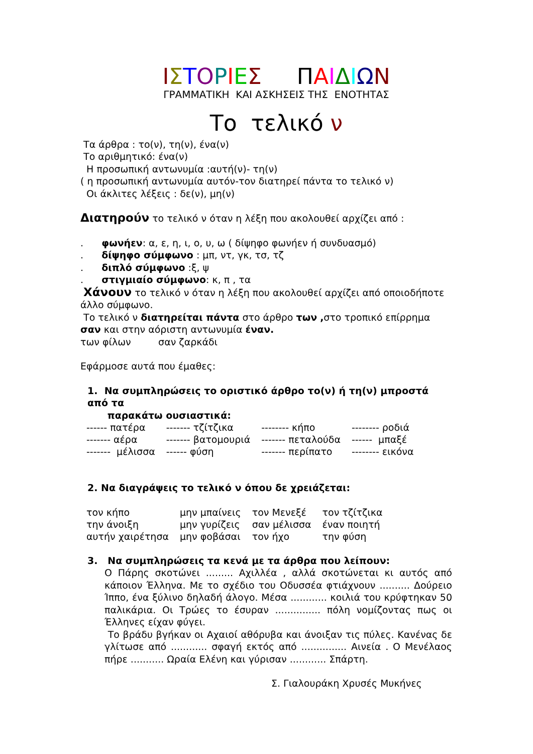ΙΣΤΟΡΙΕΣ ΠΑΙΔΙΩΝ
ΓΡΑΜΜΑΤΙΚΗ ΚΑΙ ΑΣΚΗΣΕΙΣ ΤΗΣ ΕΝΟΤΗΤΑΣ
Το τελικό ν
Τα άρθρα : το(ν), τη(ν), ένα(ν)
Το αριθμητικό: ένα(ν)
Η προσωπική αντωνυμία :αυτή(ν)- τη(ν)
( η προσωπική αντωνυμία αυτόν-τον διατηρεί πάντα το τελικό ν)
Οι άκλιτες λέξεις : δε(ν), μη(ν)
Διατηρούν το τελικό ν όταν η λέξη που ακολουθεί αρχίζει από :
. φωνήεν: α, ε, η, ι, ο, υ, ω ( δίψηφο φωνήεν ή συνδυασμό)
. δίψηφο σύμφωνο : μπ, ντ, γκ, τσ, τζ
. διπλό σύμφωνο :ξ, ψ
. στιγμιαίο σύμφωνο: κ, π , τα
Χάνουν το τελικό ν όταν η λέξη που ακολουθεί αρχίζει από οποιοδήποτε άλλο σύμφωνο.
Το τελικό ν διατηρείται πάντα στο άρθρο των , στο τροπικό επίρρημα σαν και στην αόριστη αντωνυμία έναν.
των φίλων σαν ζαρκάδι
Εφάρμοσε αυτά που έμαθες:
1. Να συμπληρώσεις το οριστικό άρθρο το(ν) ή τη(ν) μπροστά από τα
παρακάτω ουσιαστικά:
| ------ πατέρα | ------- τζίτζικα | -------- κήπο | -------- ροδιά |
| ------- αέρα | ------- βατομουριά | ------- πεταλούδα | ------ μπαξέ |
| ------- μέλισσα | ------ φύση | ------- περίπατο | -------- εικόνα |
2. Να διαγράψεις το τελικό ν όπου δε χρειάζεται:
| τον κήπο | μην μπαίνεις | τον Μενεξέ | τον τζίτζικα |
| την άνοιξη | μην γυρίζεις | σαν μέλισσα | έναν ποιητή |
| αυτήν χαιρέτησα | μην φοβάσαι | τον ήχο | την φύση |
3. Να συμπληρώσεις τα κενά με τα άρθρα που λείπουν:
Ο Πάρης σκοτώνει ......... Αχιλλέα , αλλά σκοτώνεται κι αυτός από κάποιον Έλληνα. Με το σχέδιο του Οδυσσέα φτιάχνουν .......... Δούρειο Ίππο, ένα ξύλινο δηλαδή άλογο. Μέσα ............ κοιλιά του κρύφτηκαν 50 παλικάρια. Οι Τρώες το έσυραν ............... πόλη νομίζοντας πως οι Έλληνες είχαν φύγει.
Το βράδυ βγήκαν οι Αχαιοί αθόρυβα και άνοιξαν τις πύλες. Κανένας δε γλίτωσε από ............ σφαγή εκτός από ............... Αινεία . Ο Μενέλαος πήρε ........... Ωραία Ελένη και γύρισαν ............ Σπάρτη.
Σ. Γιαλουράκη Χρυσές Μυκήνες